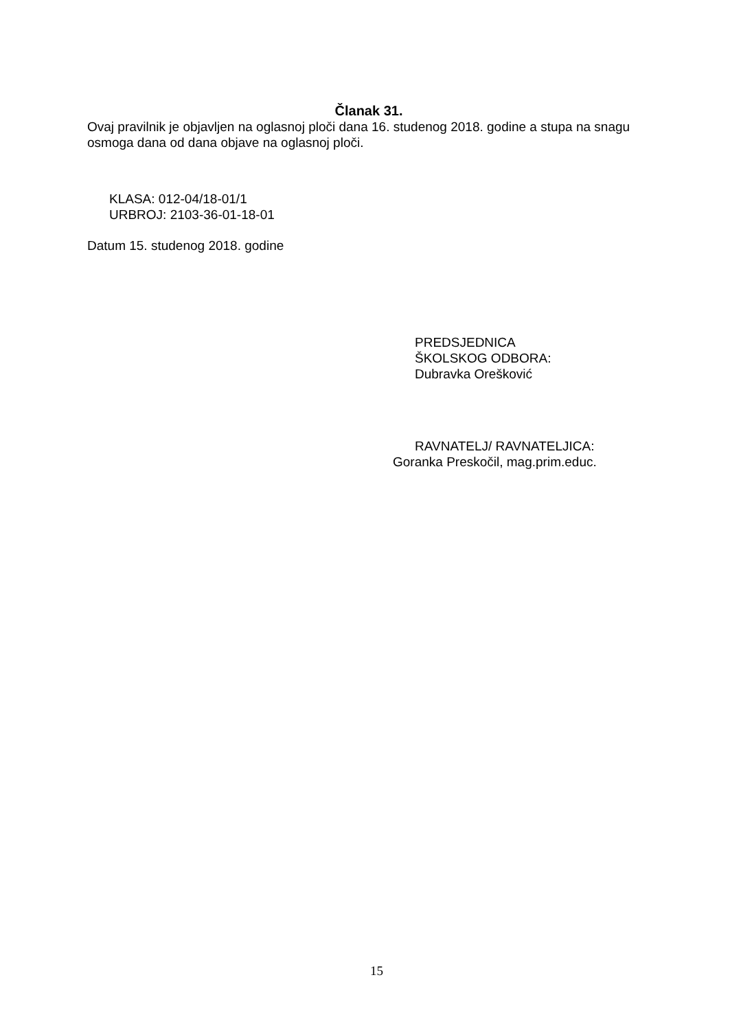Članak 31.
Ovaj pravilnik je objavljen na oglasnoj ploči dana 16. studenog 2018. godine a stupa na snagu osmoga dana od dana objave na oglasnoj ploči.
KLASA: 012-04/18-01/1
URBROJ: 2103-36-01-18-01
Datum 15. studenog 2018. godine
PREDSJEDNICA
ŠKOLSKOG ODBORA:
Dubravka Orešković
RAVNATELJ/ RAVNATELJICA:
Goranka Preskočil, mag.prim.educ.
15